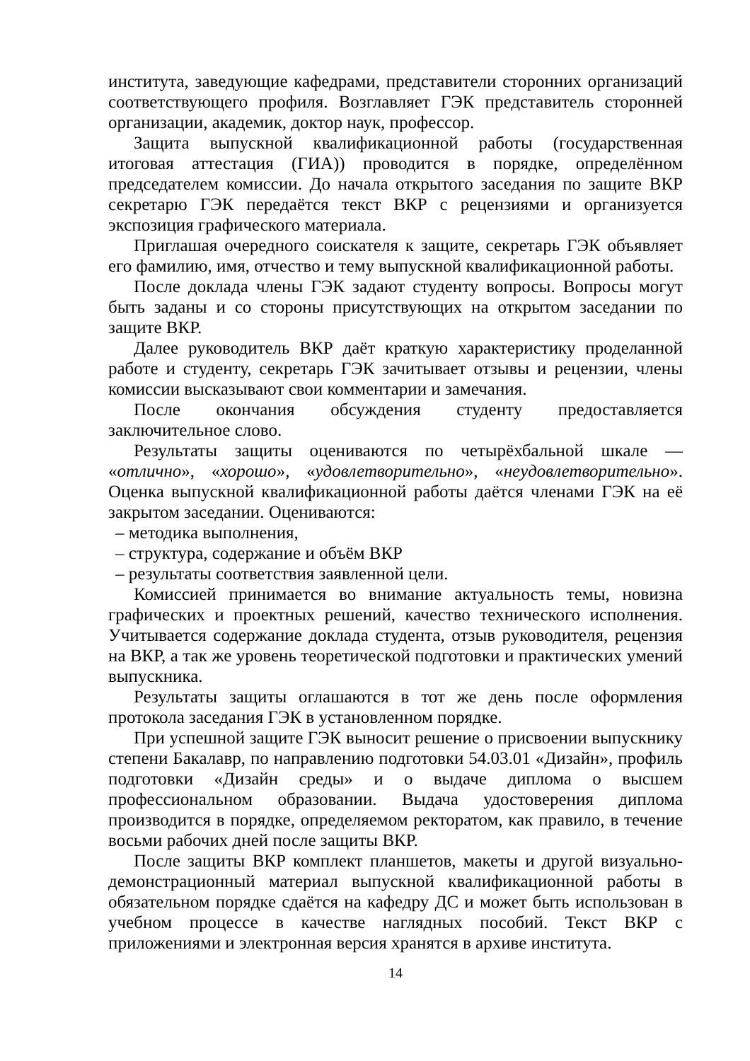института, заведующие кафедрами, представители сторонних организаций соответствующего профиля. Возглавляет ГЭК представитель сторонней организации, академик, доктор наук, профессор.
Защита выпускной квалификационной работы (государственная итоговая аттестация (ГИА)) проводится в порядке, определённом председателем комиссии. До начала открытого заседания по защите ВКР секретарю ГЭК передаётся текст ВКР с рецензиями и организуется экспозиция графического материала.
Приглашая очередного соискателя к защите, секретарь ГЭК объявляет его фамилию, имя, отчество и тему выпускной квалификационной работы.
После доклада члены ГЭК задают студенту вопросы. Вопросы могут быть заданы и со стороны присутствующих на открытом заседании по защите ВКР.
Далее руководитель ВКР даёт краткую характеристику проделанной работе и студенту, секретарь ГЭК зачитывает отзывы и рецензии, члены комиссии высказывают свои комментарии и замечания.
После окончания обсуждения студенту предоставляется заключительное слово.
Результаты защиты оцениваются по четырёхбальной шкале — «отлично», «хорошо», «удовлетворительно», «неудовлетворительно». Оценка выпускной квалификационной работы даётся членами ГЭК на её закрытом заседании. Оцениваются:
– методика выполнения,
– структура, содержание и объём ВКР
– результаты соответствия заявленной цели.
Комиссией принимается во внимание актуальность темы, новизна графических и проектных решений, качество технического исполнения. Учитывается содержание доклада студента, отзыв руководителя, рецензия на ВКР, а так же уровень теоретической подготовки и практических умений выпускника.
Результаты защиты оглашаются в тот же день после оформления протокола заседания ГЭК в установленном порядке.
При успешной защите ГЭК выносит решение о присвоении выпускнику степени Бакалавр, по направлению подготовки 54.03.01 «Дизайн», профиль подготовки «Дизайн среды» и о выдаче диплома о высшем профессиональном образовании. Выдача удостоверения диплома производится в порядке, определяемом ректоратом, как правило, в течение восьми рабочих дней после защиты ВКР.
После защиты ВКР комплект планшетов, макеты и другой визуально-демонстрационный материал выпускной квалификационной работы в обязательном порядке сдаётся на кафедру ДС и может быть использован в учебном процессе в качестве наглядных пособий. Текст ВКР с приложениями и электронная версия хранятся в архиве института.
14